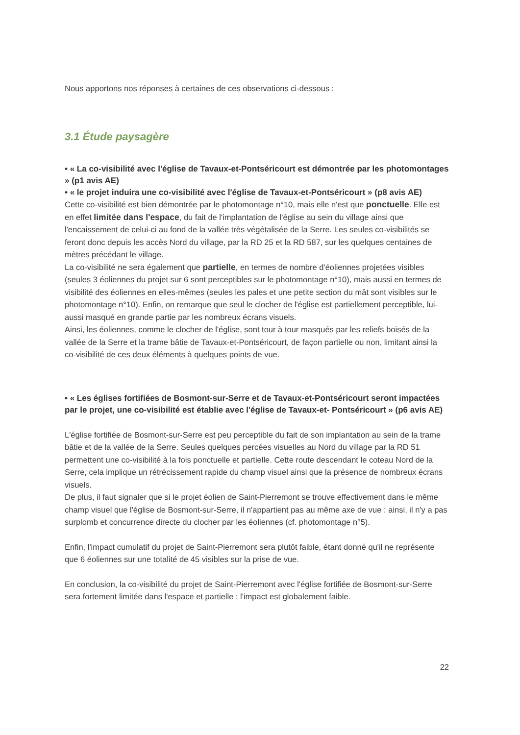Nous apportons nos réponses à certaines de ces observations ci-dessous :
3.1 Étude paysagère
• « La co-visibilité avec l'église de Tavaux-et-Pontséricourt est démontrée par les photomontages » (p1 avis AE)
• « le projet induira une co-visibilité avec l'église de Tavaux-et-Pontséricourt » (p8 avis AE)
Cette co-visibilité est bien démontrée par le photomontage n°10, mais elle n'est que ponctuelle. Elle est en effet limitée dans l'espace, du fait de l'implantation de l'église au sein du village ainsi que l'encaissement de celui-ci au fond de la vallée très végétalisée de la Serre. Les seules co-visibilités se feront donc depuis les accès Nord du village, par la RD 25 et la RD 587, sur les quelques centaines de mètres précédant le village.
La co-visibilité ne sera également que partielle, en termes de nombre d'éoliennes projetées visibles (seules 3 éoliennes du projet sur 6 sont perceptibles sur le photomontage n°10), mais aussi en termes de visibilité des éoliennes en elles-mêmes (seules les pales et une petite section du mât sont visibles sur le photomontage n°10). Enfin, on remarque que seul le clocher de l'église est partiellement perceptible, lui-aussi masqué en grande partie par les nombreux écrans visuels.
Ainsi, les éoliennes, comme le clocher de l'église, sont tour à tour masqués par les reliefs boisés de la vallée de la Serre et la trame bâtie de Tavaux-et-Pontséricourt, de façon partielle ou non, limitant ainsi la co-visibilité de ces deux éléments à quelques points de vue.
• « Les églises fortifiées de Bosmont-sur-Serre et de Tavaux-et-Pontséricourt seront impactées par le projet, une co-visibilité est établie avec l'église de Tavaux-et- Pontséricourt » (p6 avis AE)
L'église fortifiée de Bosmont-sur-Serre est peu perceptible du fait de son implantation au sein de la trame bâtie et de la vallée de la Serre. Seules quelques percées visuelles au Nord du village par la RD 51 permettent une co-visibilité à la fois ponctuelle et partielle. Cette route descendant le coteau Nord de la Serre, cela implique un rétrécissement rapide du champ visuel ainsi que la présence de nombreux écrans visuels.
De plus, il faut signaler que si le projet éolien de Saint-Pierremont se trouve effectivement dans le même champ visuel que l'église de Bosmont-sur-Serre, il n'appartient pas au même axe de vue : ainsi, il n'y a pas surplomb et concurrence directe du clocher par les éoliennes (cf. photomontage n°5).
Enfin, l'impact cumulatif du projet de Saint-Pierremont sera plutôt faible, étant donné qu'il ne représente que 6 éoliennes sur une totalité de 45 visibles sur la prise de vue.
En conclusion, la co-visibilité du projet de Saint-Pierremont avec l'église fortifiée de Bosmont-sur-Serre sera fortement limitée dans l'espace et partielle : l'impact est globalement faible.
22